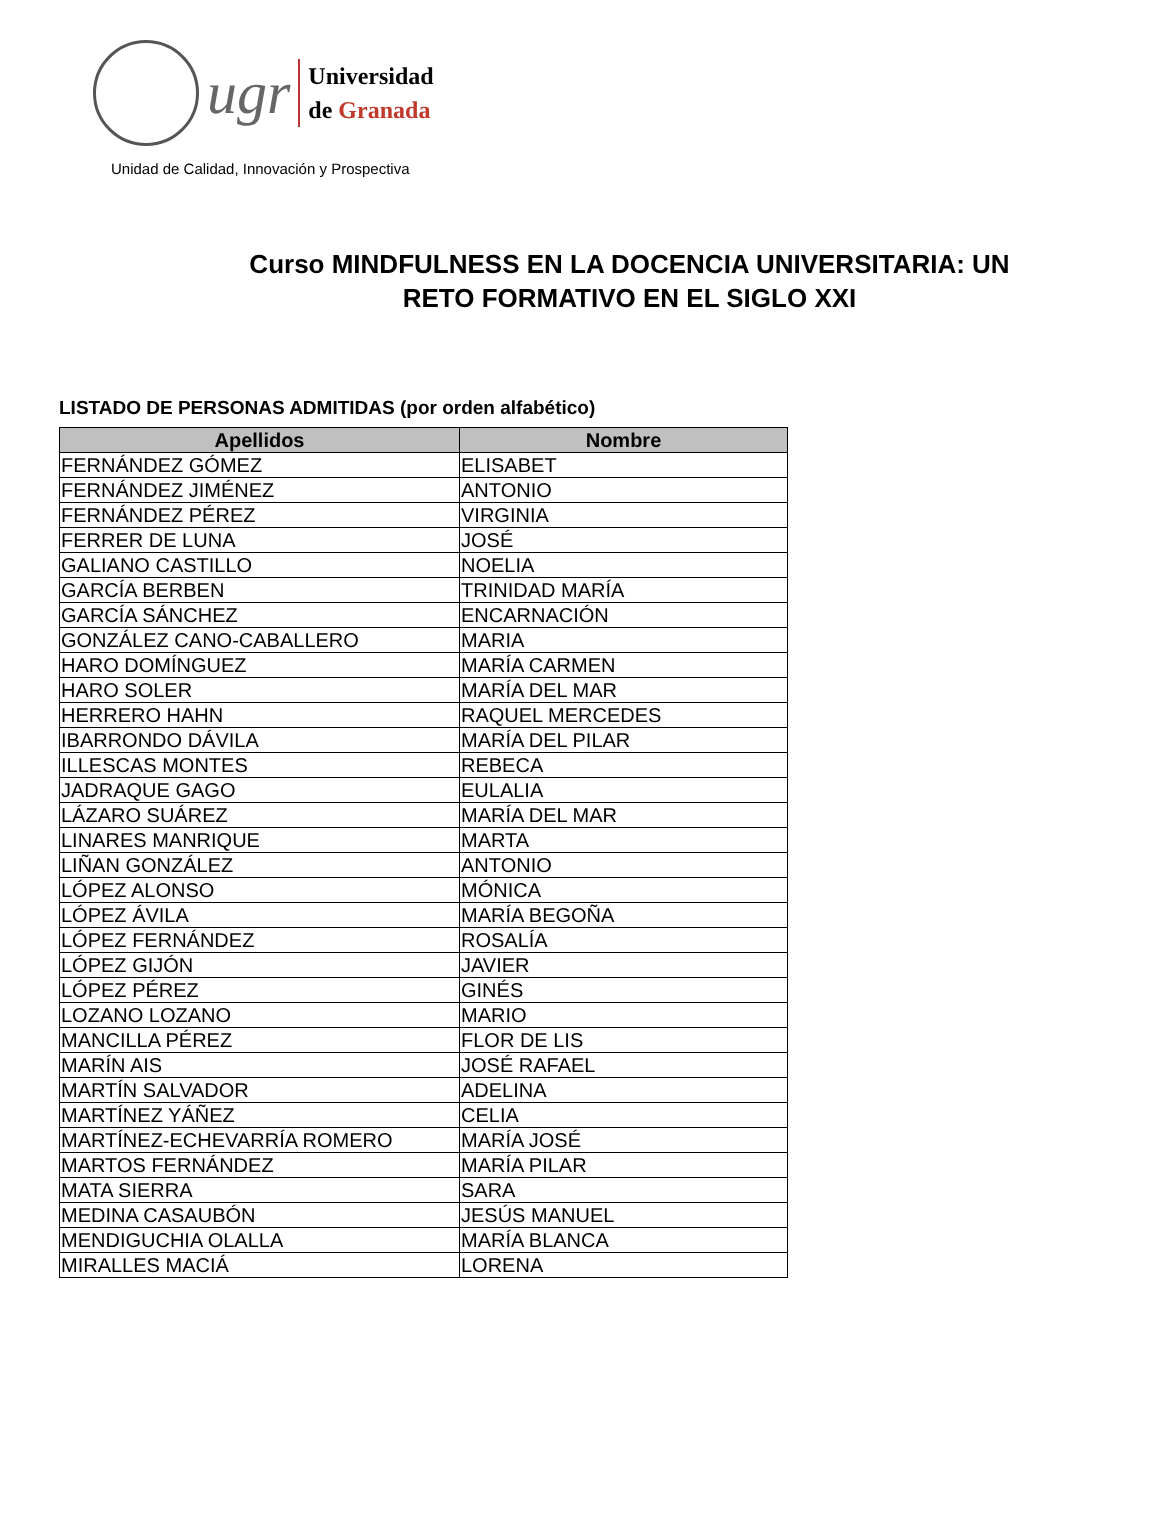ugr
Universidad
de Granada
Unidad de Calidad, Innovación y Prospectiva
Curso MINDFULNESS EN LA DOCENCIA UNIVERSITARIA: UN
RETO FORMATIVO EN EL SIGLO XXI
LISTADO DE PERSONAS ADMITIDAS (por orden alfabético)
| Apellidos | Nombre |
| --- | --- |
| FERNÁNDEZ GÓMEZ | ELISABET |
| FERNÁNDEZ JIMÉNEZ | ANTONIO |
| FERNÁNDEZ PÉREZ | VIRGINIA |
| FERRER DE LUNA | JOSÉ |
| GALIANO CASTILLO | NOELIA |
| GARCÍA BERBEN | TRINIDAD MARÍA |
| GARCÍA SÁNCHEZ | ENCARNACIÓN |
| GONZÁLEZ CANO-CABALLERO | MARIA |
| HARO DOMÍNGUEZ | MARÍA CARMEN |
| HARO SOLER | MARÍA DEL MAR |
| HERRERO HAHN | RAQUEL MERCEDES |
| IBARRONDO DÁVILA | MARÍA DEL PILAR |
| ILLESCAS MONTES | REBECA |
| JADRAQUE GAGO | EULALIA |
| LÁZARO SUÁREZ | MARÍA DEL MAR |
| LINARES MANRIQUE | MARTA |
| LIÑAN GONZÁLEZ | ANTONIO |
| LÓPEZ ALONSO | MÓNICA |
| LÓPEZ ÁVILA | MARÍA BEGOÑA |
| LÓPEZ FERNÁNDEZ | ROSALÍA |
| LÓPEZ GIJÓN | JAVIER |
| LÓPEZ PÉREZ | GINÉS |
| LOZANO LOZANO | MARIO |
| MANCILLA PÉREZ | FLOR DE LIS |
| MARÍN AIS | JOSÉ RAFAEL |
| MARTÍN SALVADOR | ADELINA |
| MARTÍNEZ YÁÑEZ | CELIA |
| MARTÍNEZ-ECHEVARRÍA ROMERO | MARÍA JOSÉ |
| MARTOS FERNÁNDEZ | MARÍA PILAR |
| MATA SIERRA | SARA |
| MEDINA CASAUBÓN | JESÚS MANUEL |
| MENDIGUCHIA OLALLA | MARÍA BLANCA |
| MIRALLES MACIÁ | LORENA |